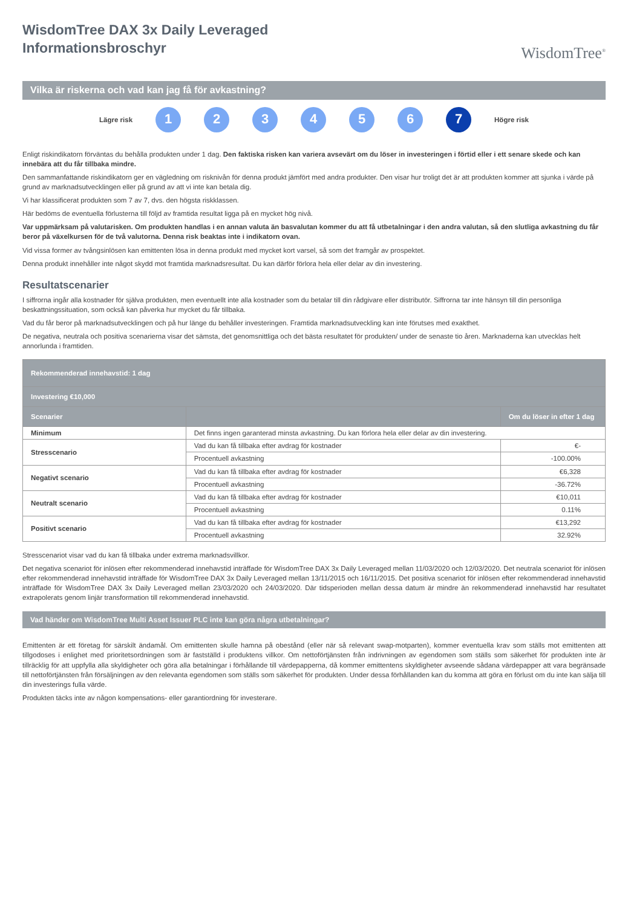WisdomTree DAX 3x Daily Leveraged
Informationsbroschyr
WisdomTree<sup>®</sup>
Vilka är riskerna och vad kan jag få för avkastning?
Lägre risk
1 2 3 4 5 6 7
Högre risk
Enligt riskindikatorn förväntas du behålla produkten under 1 dag. Den faktiska risken kan variera avsevärt om du löser in investeringen i förtid eller i ett senare skede och kan innebära att du får tillbaka mindre.
Den sammanfattande riskindikatorn ger en vägledning om risknivån för denna produkt jämfört med andra produkter. Den visar hur troligt det är att produkten kommer att sjunka i värde på grund av marknadsutvecklingen eller på grund av att vi inte kan betala dig.
Vi har klassificerat produkten som 7 av 7, dvs. den högsta riskklassen.
Här bedöms de eventuella förlusterna till följd av framtida resultat ligga på en mycket hög nivå.
Var uppmärksam på valutarisken. Om produkten handlas i en annan valuta än basvalutan kommer du att få utbetalningar i den andra valutan, så den slutliga avkastning du får beror på växelkursen för de två valutorna. Denna risk beaktas inte i indikatorn ovan.
Vid vissa former av tvångsinlösen kan emittenten lösa in denna produkt med mycket kort varsel, så som det framgår av prospektet.
Denna produkt innehåller inte något skydd mot framtida marknadsresultat. Du kan därför förlora hela eller delar av din investering.
Resultatscenarier
I siffrorna ingår alla kostnader för själva produkten, men eventuellt inte alla kostnader som du betalar till din rådgivare eller distributör. Siffrorna tar inte hänsyn till din personliga beskattningssituation, som också kan påverka hur mycket du får tillbaka.
Vad du får beror på marknadsutvecklingen och på hur länge du behåller investeringen. Framtida marknadsutveckling kan inte förutses med exakthet.
De negativa, neutrala och positiva scenarierna visar det sämsta, det genomsnittliga och det bästa resultatet för produkten/ under de senaste tio åren. Marknaderna kan utvecklas helt annorlunda i framtiden.
| Rekommenderad innehavstid: 1 dag | | |
| Investering €10,000 | | |
| Scenarier | | Om du löser in efter 1 dag |
| Minimum | Det finns ingen garanterad minsta avkastning. Du kan förlora hela eller delar av din investering. | |
| Stresscenario | Vad du kan få tillbaka efter avdrag för kostnader | €- |
| | Procentuell avkastning | -100.00% |
| Negativt scenario | Vad du kan få tillbaka efter avdrag för kostnader | €6,328 |
| | Procentuell avkastning | -36.72% |
| Neutralt scenario | Vad du kan få tillbaka efter avdrag för kostnader | €10,011 |
| | Procentuell avkastning | 0.11% |
| Positivt scenario | Vad du kan få tillbaka efter avdrag för kostnader | €13,292 |
| | Procentuell avkastning | 32.92% |
Stresscenariot visar vad du kan få tillbaka under extrema marknadsvillkor.
Det negativa scenariot för inlösen efter rekommenderad innehavstid inträffade för WisdomTree DAX 3x Daily Leveraged mellan 11/03/2020 och 12/03/2020. Det neutrala scenariot för inlösen efter rekommenderad innehavstid inträffade för WisdomTree DAX 3x Daily Leveraged mellan 13/11/2015 och 16/11/2015. Det positiva scenariot för inlösen efter rekommenderad innehavstid inträffade för WisdomTree DAX 3x Daily Leveraged mellan 23/03/2020 och 24/03/2020. Där tidsperioden mellan dessa datum är mindre än rekommenderad innehavstid har resultatet extrapolerats genom linjär transformation till rekommenderad innehavstid.
Vad händer om WisdomTree Multi Asset Issuer PLC inte kan göra några utbetalningar?
Emittenten är ett företag för särskilt ändamål. Om emittenten skulle hamna på obestånd (eller när så relevant swap-motparten), kommer eventuella krav som ställs mot emittenten att tillgodoses i enlighet med prioritetsordningen som är fastställd i produktens villkor. Om nettoförtjänsten från indrivningen av egendomen som ställs som säkerhet för produkten inte är tillräcklig för att uppfylla alla skyldigheter och göra alla betalningar i förhållande till värdepapperna, då kommer emittentens skyldigheter avseende sådana värdepapper att vara begränsade till nettoförtjänsten från försäljningen av den relevanta egendomen som ställs som säkerhet för produkten. Under dessa förhållanden kan du komma att göra en förlust om du inte kan sälja till din investerings fulla värde.
Produkten täcks inte av någon kompensations- eller garantiordning för investerare.